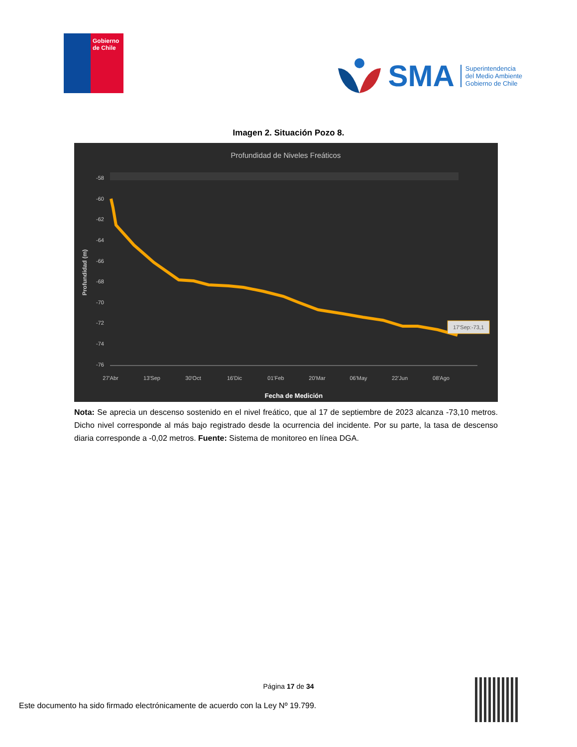Gobierno de Chile
SMA
Superintendencia
del Medio Ambiente
Gobierno de Chile
Imagen 2. Situación Pozo 8.
Profundidad de Niveles Freáticos
-58
-60
-62
-64
-66
-68
-70
-72
-74
-76
17'Sep:-73,1
27'Abr
13'Sep
30'Oct
16'Dic
01'Feb
20'Mar
06'May
22'Jun
08'Ago
Fecha de Medición
Profundidad (m)
Nota: Se aprecia un descenso sostenido en el nivel freático, que al 17 de septiembre de 2023 alcanza -73,10 metros. Dicho nivel corresponde al más bajo registrado desde la ocurrencia del incidente. Por su parte, la tasa de descenso diaria corresponde a -0,02 metros. Fuente: Sistema de monitoreo en línea DGA.
Página 17 de 34
Este documento ha sido firmado electrónicamente de acuerdo con la Ley Nº 19.799.